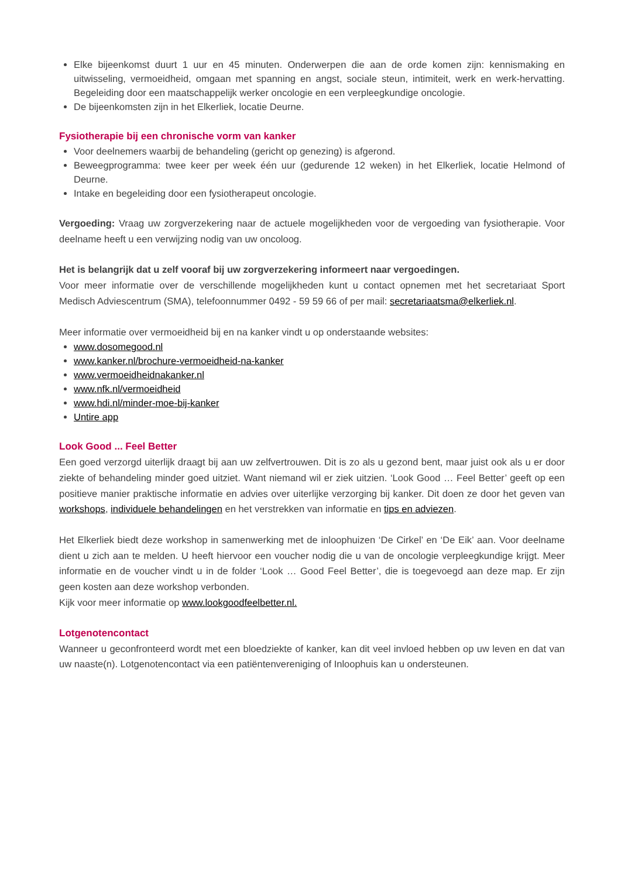Elke bijeenkomst duurt 1 uur en 45 minuten. Onderwerpen die aan de orde komen zijn: kennismaking en uitwisseling, vermoeidheid, omgaan met spanning en angst, sociale steun, intimiteit, werk en werk-hervatting. Begeleiding door een maatschappelijk werker oncologie en een verpleegkundige oncologie.
De bijeenkomsten zijn in het Elkerliek, locatie Deurne.
Fysiotherapie bij een chronische vorm van kanker
Voor deelnemers waarbij de behandeling (gericht op genezing) is afgerond.
Beweegprogramma: twee keer per week één uur (gedurende 12 weken) in het Elkerliek, locatie Helmond of Deurne.
Intake en begeleiding door een fysiotherapeut oncologie.
Vergoeding: Vraag uw zorgverzekering naar de actuele mogelijkheden voor de vergoeding van fysiotherapie. Voor deelname heeft u een verwijzing nodig van uw oncoloog.
Het is belangrijk dat u zelf vooraf bij uw zorgverzekering informeert naar vergoedingen.
Voor meer informatie over de verschillende mogelijkheden kunt u contact opnemen met het secretariaat Sport Medisch Adviescentrum (SMA), telefoonnummer 0492 - 59 59 66 of per mail: secretariaatsma@elkerliek.nl.
Meer informatie over vermoeidheid bij en na kanker vindt u op onderstaande websites:
www.dosomegood.nl
www.kanker.nl/brochure-vermoeidheid-na-kanker
www.vermoeidheidnakanker.nl
www.nfk.nl/vermoeidheid
www.hdi.nl/minder-moe-bij-kanker
Untire app
Look Good ... Feel Better
Een goed verzorgd uiterlijk draagt bij aan uw zelfvertrouwen. Dit is zo als u gezond bent, maar juist ook als u er door ziekte of behandeling minder goed uitziet. Want niemand wil er ziek uitzien. ‘Look Good … Feel Better’ geeft op een positieve manier praktische informatie en advies over uiterlijke verzorging bij kanker. Dit doen ze door het geven van workshops, individuele behandelingen en het verstrekken van informatie en tips en adviezen.
Het Elkerliek biedt deze workshop in samenwerking met de inloophuizen ‘De Cirkel’ en ‘De Eik’ aan. Voor deelname dient u zich aan te melden. U heeft hiervoor een voucher nodig die u van de oncologie verpleegkundige krijgt. Meer informatie en de voucher vindt u in de folder ‘Look … Good Feel Better’, die is toegevoegd aan deze map. Er zijn geen kosten aan deze workshop verbonden.
Kijk voor meer informatie op www.lookgoodfeelbetter.nl.
Lotgenotencontact
Wanneer u geconfronteerd wordt met een bloedziekte of kanker, kan dit veel invloed hebben op uw leven en dat van uw naaste(n). Lotgenotencontact via een patiëntenvereniging of Inloophuis kan u ondersteunen.